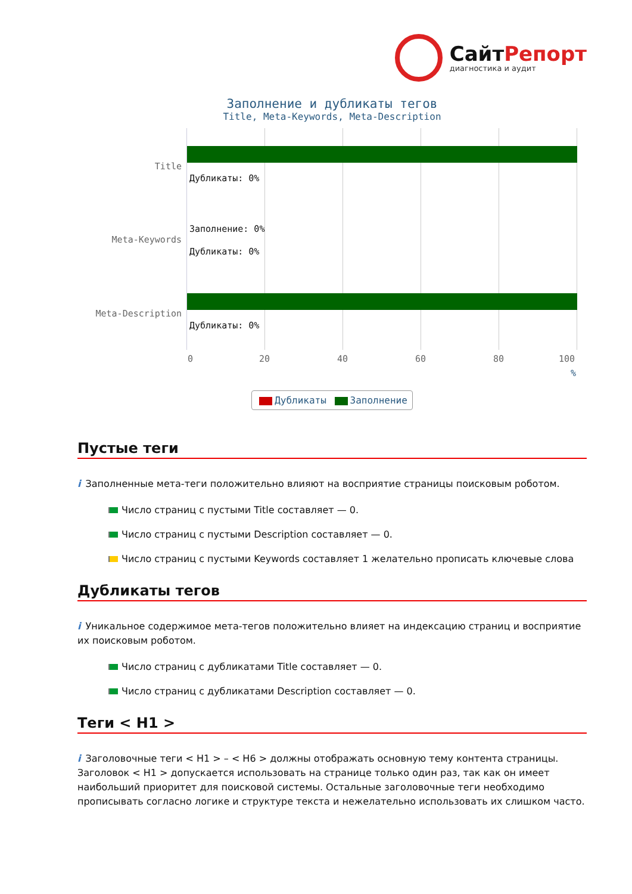СайтРепорт
диагностика и аудит
Заполнение и дубликаты тегов
Title, Meta-Keywords, Meta-Description
Title
Meta-Keywords
Meta-Description
Дубликаты: 0%
Заполнение: 0%
Дубликаты: 0%
Дубликаты: 0%
0 20 40 60 80 100
%
Дубликаты Заполнение
Пустые теги
i Заполненные мета-теги положительно влияют на восприятие страницы поисковым роботом.
Число страниц с пустыми Title составляет — 0.
Число страниц с пустыми Description составляет — 0.
Число страниц с пустыми Keywords составляет 1 желательно прописать ключевые слова
Дубликаты тегов
i Уникальное содержимое мета-тегов положительно влияет на индексацию страниц и восприятие их поисковым роботом.
Число страниц с дубликатами Title составляет — 0.
Число страниц с дубликатами Description составляет — 0.
Теги < H1 >
i Заголовочные теги < H1 > – < H6 > должны отображать основную тему контента страницы. Заголовок < H1 > допускается использовать на странице только один раз, так как он имеет наибольший приоритет для поисковой системы. Остальные заголовочные теги необходимо прописывать согласно логике и структуре текста и нежелательно использовать их слишком часто.